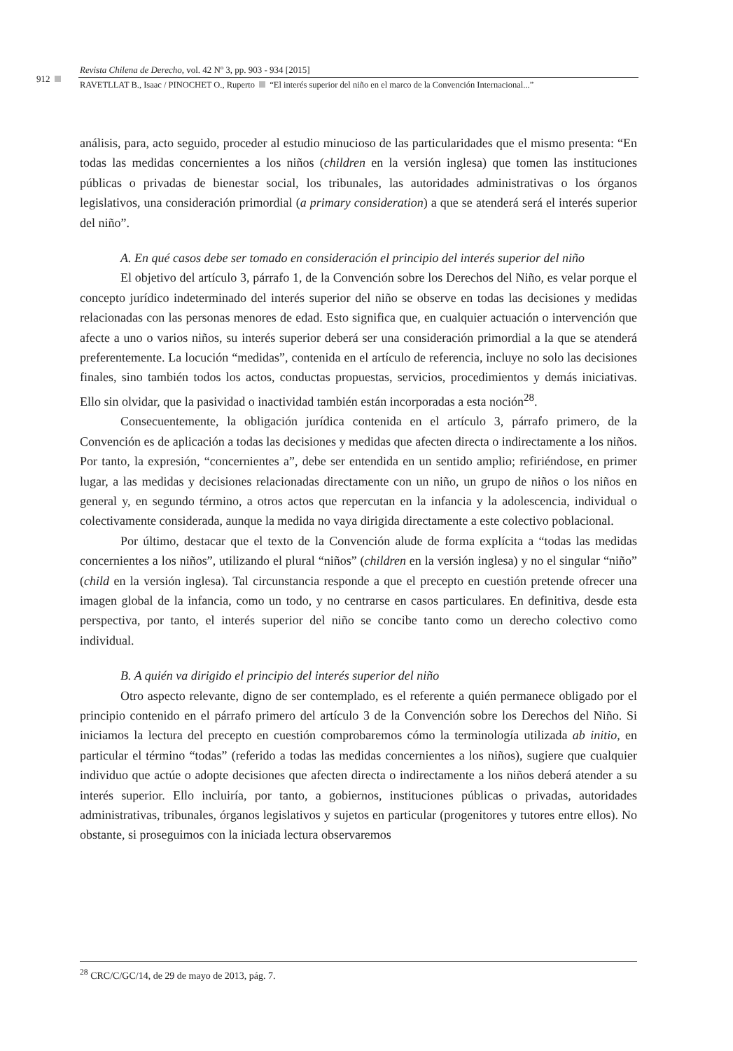912
Revista Chilena de Derecho, vol. 42 Nº 3, pp. 903 - 934 [2015]
RAVETLLAT B., Isaac / PINOCHET O., Ruperto “El interés superior del niño en el marco de la Convención Internacional...”
análisis, para, acto seguido, proceder al estudio minucioso de las particularidades que el mismo presenta: “En todas las medidas concernientes a los niños (children en la versión inglesa) que tomen las instituciones públicas o privadas de bienestar social, los tribunales, las autoridades administrativas o los órganos legislativos, una consideración primordial (a primary consideration) a que se atenderá será el interés superior del niño”.
A. En qué casos debe ser tomado en consideración el principio del interés superior del niño
El objetivo del artículo 3, párrafo 1, de la Convención sobre los Derechos del Niño, es velar porque el concepto jurídico indeterminado del interés superior del niño se observe en todas las decisiones y medidas relacionadas con las personas menores de edad. Esto significa que, en cualquier actuación o intervención que afecte a uno o varios niños, su interés superior deberá ser una consideración primordial a la que se atenderá preferentemente. La locución “medidas”, contenida en el artículo de referencia, incluye no solo las decisiones finales, sino también todos los actos, conductas propuestas, servicios, procedimientos y demás iniciativas. Ello sin olvidar, que la pasividad o inactividad también están incorporadas a esta noción<sup>28</sup>.
Consecuentemente, la obligación jurídica contenida en el artículo 3, párrafo primero, de la Convención es de aplicación a todas las decisiones y medidas que afecten directa o indirectamente a los niños. Por tanto, la expresión, “concernientes a”, debe ser entendida en un sentido amplio; refiriéndose, en primer lugar, a las medidas y decisiones relacionadas directamente con un niño, un grupo de niños o los niños en general y, en segundo término, a otros actos que repercutan en la infancia y la adolescencia, individual o colectivamente considerada, aunque la medida no vaya dirigida directamente a este colectivo poblacional.
Por último, destacar que el texto de la Convención alude de forma explícita a “todas las medidas concernientes a los niños”, utilizando el plural “niños” (children en la versión inglesa) y no el singular “niño” (child en la versión inglesa). Tal circunstancia responde a que el precepto en cuestión pretende ofrecer una imagen global de la infancia, como un todo, y no centrarse en casos particulares. En definitiva, desde esta perspectiva, por tanto, el interés superior del niño se concibe tanto como un derecho colectivo como individual.
B. A quién va dirigido el principio del interés superior del niño
Otro aspecto relevante, digno de ser contemplado, es el referente a quién permanece obligado por el principio contenido en el párrafo primero del artículo 3 de la Convención sobre los Derechos del Niño. Si iniciamos la lectura del precepto en cuestión comprobaremos cómo la terminología utilizada ab initio, en particular el término “todas” (referido a todas las medidas concernientes a los niños), sugiere que cualquier individuo que actúe o adopte decisiones que afecten directa o indirectamente a los niños deberá atender a su interés superior. Ello incluiría, por tanto, a gobiernos, instituciones públicas o privadas, autoridades administrativas, tribunales, órganos legislativos y sujetos en particular (progenitores y tutores entre ellos). No obstante, si proseguimos con la iniciada lectura observaremos
<sup>28</sup> CRC/C/GC/14, de 29 de mayo de 2013, pág. 7.